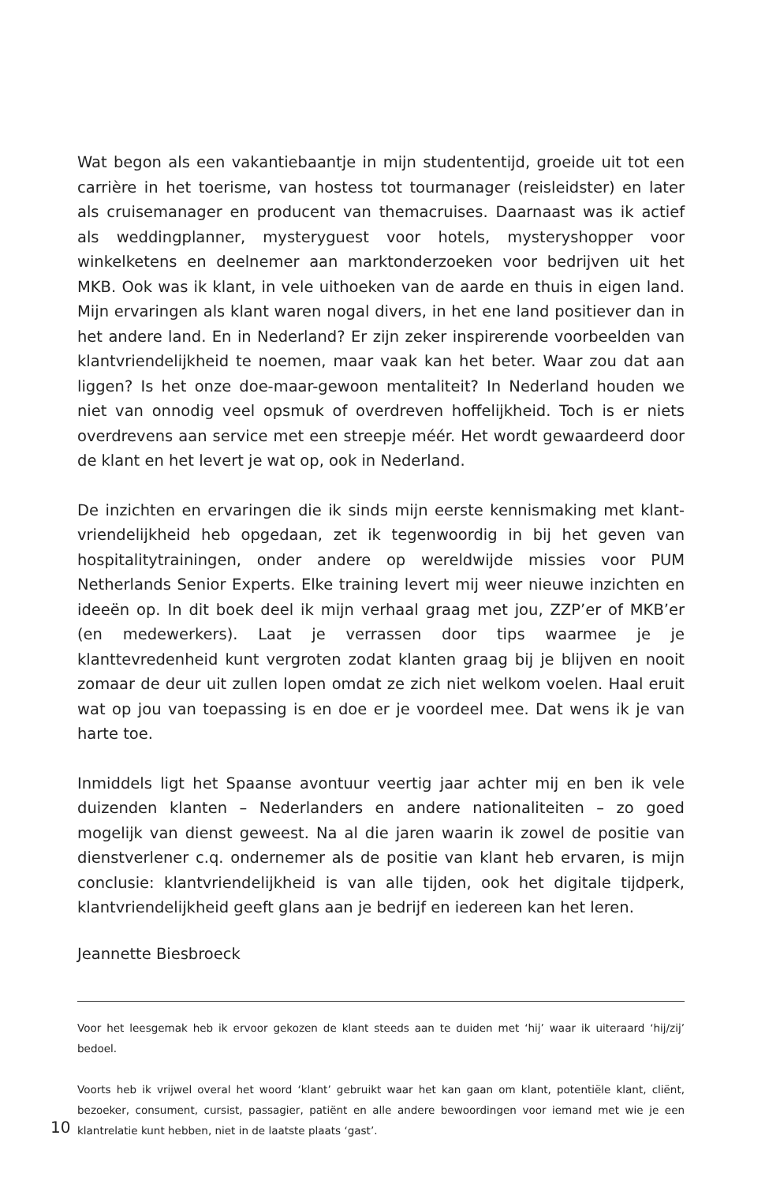Wat begon als een vakantiebaantje in mijn studententijd, groeide uit tot een carrière in het toerisme, van hostess tot tourmanager (reisleidster) en later als cruisemanager en producent van themacruises. Daarnaast was ik actief als weddingplanner, mysteryguest voor hotels, mysteryshopper voor winkelketens en deelnemer aan marktonderzoeken voor bedrijven uit het MKB. Ook was ik klant, in vele uithoeken van de aarde en thuis in eigen land. Mijn ervaringen als klant waren nogal divers, in het ene land positiever dan in het andere land. En in Nederland? Er zijn zeker inspirerende voorbeelden van klantvriendelijkheid te noemen, maar vaak kan het beter. Waar zou dat aan liggen? Is het onze doe-maar-gewoon mentaliteit? In Nederland houden we niet van onnodig veel opsmuk of overdreven hoffelijkheid. Toch is er niets overdrevens aan service met een streepje méér. Het wordt gewaardeerd door de klant en het levert je wat op, ook in Nederland.
De inzichten en ervaringen die ik sinds mijn eerste kennismaking met klant­vriendelijkheid heb opgedaan, zet ik tegenwoordig in bij het geven van hospitality­trainingen, onder andere op wereldwijde missies voor PUM Netherlands Senior Experts. Elke training levert mij weer nieuwe inzichten en ideeën op. In dit boek deel ik mijn verhaal graag met jou, ZZP’er of MKB’er (en medewerkers). Laat je verrassen door tips waarmee je je klanttevredenheid kunt vergroten zodat klanten graag bij je blijven en nooit zomaar de deur uit zullen lopen omdat ze zich niet welkom voelen. Haal eruit wat op jou van toepassing is en doe er je voordeel mee. Dat wens ik je van harte toe.
Inmiddels ligt het Spaanse avontuur veertig jaar achter mij en ben ik vele duizenden klanten – Nederlanders en andere nationaliteiten – zo goed mogelijk van dienst geweest. Na al die jaren waarin ik zowel de positie van dienstverlener c.q. ondernemer als de positie van klant heb ervaren, is mijn conclusie: klant­vriendelijkheid is van alle tijden, ook het digitale tijdperk, klantvriendelijkheid geeft glans aan je bedrijf en iedereen kan het leren.
Jeannette Biesbroeck
Voor het leesgemak heb ik ervoor gekozen de klant steeds aan te duiden met ‘hij’ waar ik uiteraard ‘hij/zij’ bedoel.
Voorts heb ik vrijwel overal het woord ‘klant’ gebruikt waar het kan gaan om klant, potentiële klant, cliënt, bezoeker, consument, cursist, passagier, patiënt en alle andere bewoordingen voor iemand met wie je een klantrelatie kunt hebben, niet in de laatste plaats ‘gast’.
10